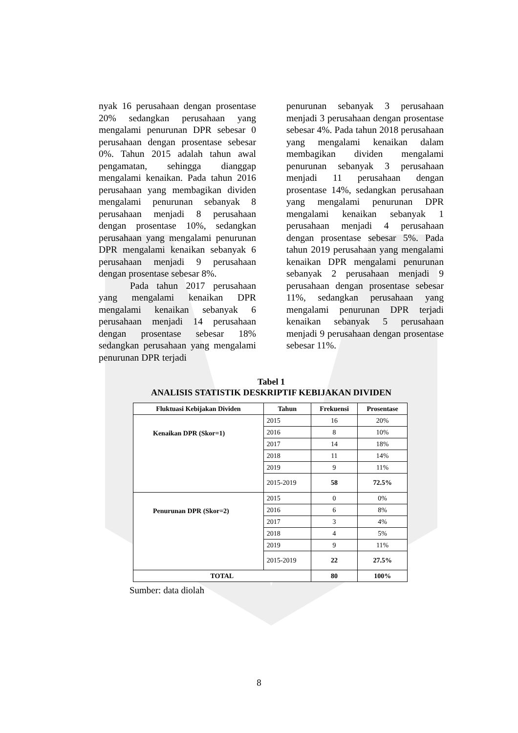nyak 16 perusahaan dengan prosentase 20% sedangkan perusahaan yang mengalami penurunan DPR sebesar 0 perusahaan dengan prosentase sebesar 0%. Tahun 2015 adalah tahun awal pengamatan, sehingga dianggap mengalami kenaikan. Pada tahun 2016 perusahaan yang membagikan dividen mengalami penurunan sebanyak 8 perusahaan menjadi 8 perusahaan dengan prosentase 10%, sedangkan perusahaan yang mengalami penurunan DPR mengalami kenaikan sebanyak 6 perusahaan menjadi 9 perusahaan dengan prosentase sebesar 8%.
Pada tahun 2017 perusahaan yang mengalami kenaikan DPR mengalami kenaikan sebanyak 6 perusahaan menjadi 14 perusahaan dengan prosentase sebesar 18% sedangkan perusahaan yang mengalami penurunan DPR terjadi
penurunan sebanyak 3 perusahaan menjadi 3 perusahaan dengan prosentase sebesar 4%. Pada tahun 2018 perusahaan yang mengalami kenaikan dalam membagikan dividen mengalami penurunan sebanyak 3 perusahaan menjadi 11 perusahaan dengan prosentase 14%, sedangkan perusahaan yang mengalami penurunan DPR mengalami kenaikan sebanyak 1 perusahaan menjadi 4 perusahaan dengan prosentase sebesar 5%. Pada tahun 2019 perusahaan yang mengalami kenaikan DPR mengalami penurunan sebanyak 2 perusahaan menjadi 9 perusahaan dengan prosentase sebesar 11%, sedangkan perusahaan yang mengalami penurunan DPR terjadi kenaikan sebanyak 5 perusahaan menjadi 9 perusahaan dengan prosentase sebesar 11%.
Tabel 1
ANALISIS STATISTIK DESKRIPTIF KEBIJAKAN DIVIDEN
| Fluktuasi Kebijakan Dividen | Tahun | Frekuensi | Prosentase |
| --- | --- | --- | --- |
| Kenaikan DPR (Skor=1) | 2015 | 16 | 20% |
| | 2016 | 8 | 10% |
| | 2017 | 14 | 18% |
| | 2018 | 11 | 14% |
| | 2019 | 9 | 11% |
| | 2015-2019 | 58 | 72.5% |
| Penurunan DPR (Skor=2) | 2015 | 0 | 0% |
| | 2016 | 6 | 8% |
| | 2017 | 3 | 4% |
| | 2018 | 4 | 5% |
| | 2019 | 9 | 11% |
| | 2015-2019 | 22 | 27.5% |
| TOTAL | | 80 | 100% |
Sumber: data diolah
8